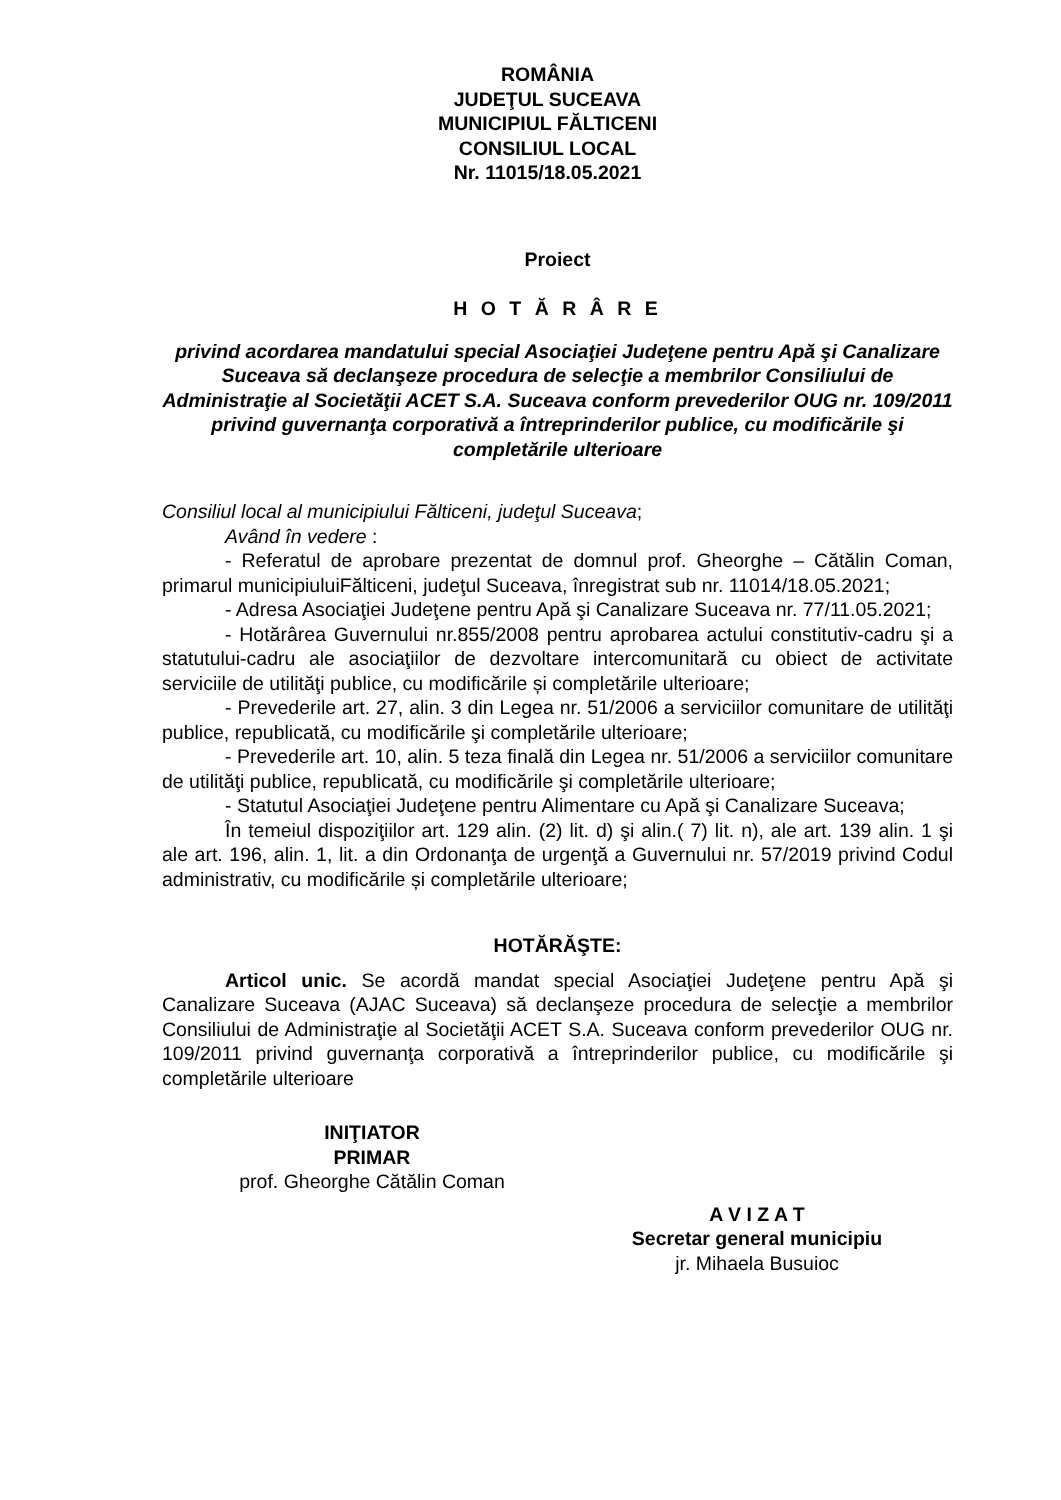ROMÂNIA
JUDEŢUL SUCEAVA
MUNICIPIUL FĂLTICENI
CONSILIUL LOCAL
Nr. 11015/18.05.2021
Proiect
H O T Ă R Â R E
privind acordarea mandatului special Asociaţiei Judeţene pentru Apă şi Canalizare Suceava să declanşeze procedura de selecţie a membrilor Consiliului de Administraţie al Societăţii ACET S.A. Suceava conform prevederilor OUG nr. 109/2011 privind guvernanţa corporativă a întreprinderilor publice, cu modificările şi completările ulterioare
Consiliul local al municipiului Fălticeni, judeţul Suceava;
Având în vedere :
- Referatul de aprobare prezentat de domnul prof. Gheorghe – Cătălin Coman, primarul municipiuluiFălticeni, judeţul Suceava, înregistrat sub nr. 11014/18.05.2021;
- Adresa Asociaţiei Judeţene pentru Apă şi Canalizare Suceava nr. 77/11.05.2021;
- Hotărârea Guvernului nr.855/2008 pentru aprobarea actului constitutiv-cadru şi a statutului-cadru ale asociaţiilor de dezvoltare intercomunitară cu obiect de activitate serviciile de utilităţi publice, cu modificările și completările ulterioare;
- Prevederile art. 27, alin. 3 din Legea nr. 51/2006 a serviciilor comunitare de utilităţi publice, republicată, cu modificările şi completările ulterioare;
- Prevederile art. 10, alin. 5 teza finală din Legea nr. 51/2006 a serviciilor comunitare de utilităţi publice, republicată, cu modificările şi completările ulterioare;
- Statutul Asociaţiei Judeţene pentru Alimentare cu Apă şi Canalizare Suceava;
În temeiul dispoziţiilor art. 129 alin. (2) lit. d) şi alin.( 7) lit. n), ale art. 139 alin. 1 şi ale art. 196, alin. 1, lit. a din Ordonanţa de urgenţă a Guvernului nr. 57/2019 privind Codul administrativ, cu modificările și completările ulterioare;
HOTĂRĂŞTE:
Articol unic. Se acordă mandat special Asociaţiei Judeţene pentru Apă şi Canalizare Suceava (AJAC Suceava) să declanşeze procedura de selecţie a membrilor Consiliului de Administraţie al Societăţii ACET S.A. Suceava conform prevederilor OUG nr. 109/2011 privind guvernanţa corporativă a întreprinderilor publice, cu modificările şi completările ulterioare
INIŢIATOR
PRIMAR
prof. Gheorghe Cătălin Coman
A V I Z A T
Secretar general municipiu
jr. Mihaela Busuioc